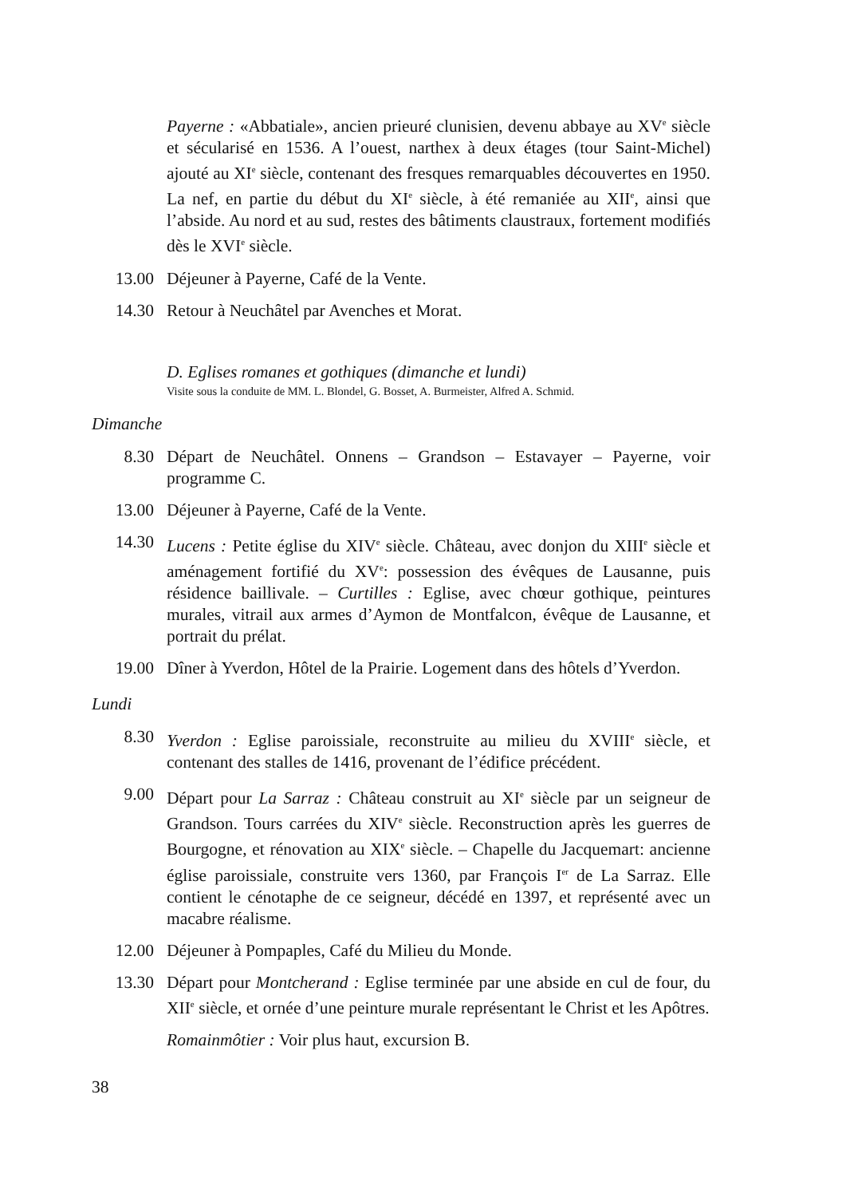Payerne : «Abbatiale», ancien prieuré clunisien, devenu abbaye au XV<sup>e</sup> siècle et sécularisé en 1536. A l’ouest, narthex à deux étages (tour Saint-Michel) ajouté au XI<sup>e</sup> siècle, contenant des fresques remarquables découvertes en 1950. La nef, en partie du début du XI<sup>e</sup> siècle, à été remaniée au XII<sup>e</sup>, ainsi que l’abside. Au nord et au sud, restes des bâtiments claustraux, fortement modifiés dès le XVI<sup>e</sup> siècle.
13.00 Déjeuner à Payerne, Café de la Vente.
14.30 Retour à Neuchâtel par Avenches et Morat.
D. Eglises romanes et gothiques (dimanche et lundi)
Visite sous la conduite de MM. L. Blondel, G. Bosset, A. Burmeister, Alfred A. Schmid.
Dimanche
8.30 Départ de Neuchâtel. Onnens – Grandson – Estavayer – Payerne, voir programme C.
13.00 Déjeuner à Payerne, Café de la Vente.
14.30 Lucens : Petite église du XIV<sup>e</sup> siècle. Château, avec donjon du XIII<sup>e</sup> siècle et aménagement fortifié du XV<sup>e</sup>: possession des évêques de Lausanne, puis résidence baillivale. – Curtilles : Eglise, avec chœur gothique, peintures murales, vitrail aux armes d’Aymon de Montfalcon, évêque de Lausanne, et portrait du prélat.
19.00 Dîner à Yverdon, Hôtel de la Prairie. Logement dans des hôtels d’Yverdon.
Lundi
8.30 Yverdon : Eglise paroissiale, reconstruite au milieu du XVIII<sup>e</sup> siècle, et contenant des stalles de 1416, provenant de l’édifice précédent.
9.00 Départ pour La Sarraz : Château construit au XI<sup>e</sup> siècle par un seigneur de Grandson. Tours carrées du XIV<sup>e</sup> siècle. Reconstruction après les guerres de Bourgogne, et rénovation au XIX<sup>e</sup> siècle. – Chapelle du Jacquemart: ancienne église paroissiale, construite vers 1360, par François I<sup>er</sup> de La Sarraz. Elle contient le cénotaphe de ce seigneur, décédé en 1397, et représenté avec un macabre réalisme.
12.00 Déjeuner à Pompaples, Café du Milieu du Monde.
13.30 Départ pour Montcherand : Eglise terminée par une abside en cul de four, du XII<sup>e</sup> siècle, et ornée d’une peinture murale représentant le Christ et les Apôtres.
Romainmôtier : Voir plus haut, excursion B.
38